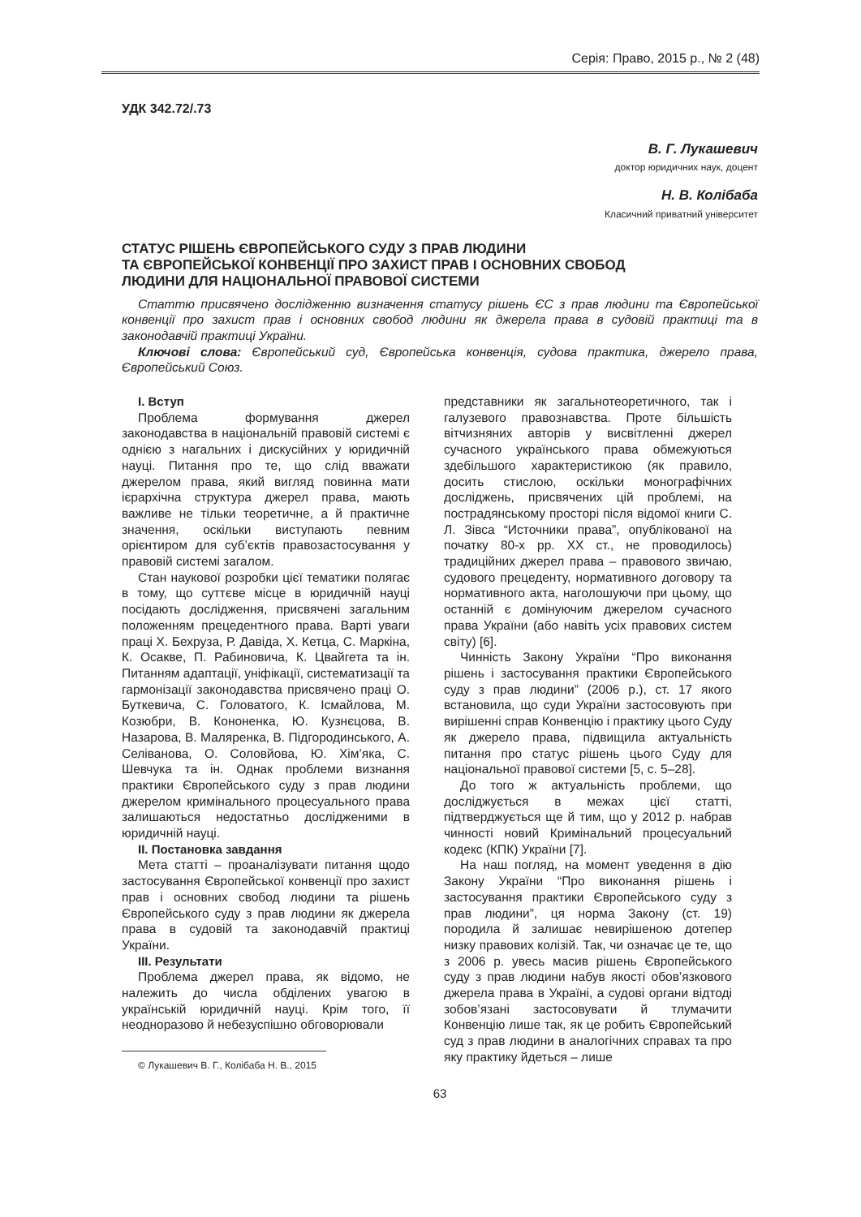Серія: Право, 2015 р., № 2 (48)
УДК 342.72/.73
В. Г. Лукашевич
доктор юридичних наук, доцент
Н. В. Колібаба
Класичний приватний університет
СТАТУС РІШЕНЬ ЄВРОПЕЙСЬКОГО СУДУ З ПРАВ ЛЮДИНИ
ТА ЄВРОПЕЙСЬКОЇ КОНВЕНЦІЇ ПРО ЗАХИСТ ПРАВ І ОСНОВНИХ СВОБОД
ЛЮДИНИ ДЛЯ НАЦІОНАЛЬНОЇ ПРАВОВОЇ СИСТЕМИ
Статтю присвячено дослідженню визначення статусу рішень ЄС з прав людини та Європейської конвенції про захист прав і основних свобод людини як джерела права в судовій практиці та в законодавчій практиці України.
Ключові слова: Європейський суд, Європейська конвенція, судова практика, джерело права, Європейський Союз.
І. Вступ
Проблема формування джерел законодавства в національній правовій системі є однією з нагальних і дискусійних у юридичній науці. Питання про те, що слід вважати джерелом права, який вигляд повинна мати ієрархічна структура джерел права, мають важливе не тільки теоретичне, а й практичне значення, оскільки виступають певним орієнтиром для суб’єктів правозастосування у правовій системі загалом.
Стан наукової розробки цієї тематики полягає в тому, що суттєве місце в юридичній науці посідають дослідження, присвячені загальним положенням прецедентного права. Варті уваги праці Х. Бехруза, Р. Давіда, Х. Кетца, С. Маркіна, К. Осакве, П. Рабиновича, К. Цвайгета та ін. Питанням адаптації, уніфікації, систематизації та гармонізації законодавства присвячено праці О. Буткевича, С. Головатого, К. Ісмайлова, М. Козюбри, В. Кононенка, Ю. Кузнєцова, В. Назарова, В. Маляренка, В. Підгородинського, А. Селіванова, О. Соловйова, Ю. Хім’яка, С. Шевчука та ін. Однак проблеми визнання практики Європейського суду з прав людини джерелом кримінального процесуального права залишаються недостатньо дослідженими в юридичній науці.
ІІ. Постановка завдання
Мета статті – проаналізувати питання щодо застосування Європейської конвенції про захист прав і основних свобод людини та рішень Європейського суду з прав людини як джерела права в судовій та законодавчій практиці України.
ІІІ. Результати
Проблема джерел права, як відомо, не належить до числа обділених увагою в українській юридичній науці. Крім того, її неодноразово й небезуспішно обговорювали
© Лукашевич В. Г., Колібаба Н. В., 2015
представники як загальнотеоретичного, так і галузевого правознавства. Проте більшість вітчизняних авторів у висвітленні джерел сучасного українського права обмежуються здебільшого характеристикою (як правило, досить стислою, оскільки монографічних досліджень, присвячених цій проблемі, на пострадянському просторі після відомої книги С. Л. Зівса “Источники права”, опублікованої на початку 80-х рр. ХХ ст., не проводилось) традиційних джерел права – правового звичаю, судового прецеденту, нормативного договору та нормативного акта, наголошуючи при цьому, що останній є домінуючим джерелом сучасного права України (або навіть усіх правових систем світу) [6].
Чинність Закону України “Про виконання рішень і застосування практики Європейського суду з прав людини” (2006 р.), ст. 17 якого встановила, що суди України застосовують при вирішенні справ Конвенцію і практику цього Суду як джерело права, підвищила актуальність питання про статус рішень цього Суду для національної правової системи [5, с. 5–28].
До того ж актуальність проблеми, що досліджується в межах цієї статті, підтверджується ще й тим, що у 2012 р. набрав чинності новий Кримінальний процесуальний кодекс (КПК) України [7].
На наш погляд, на момент уведення в дію Закону України “Про виконання рішень і застосування практики Європейського суду з прав людини”, ця норма Закону (ст. 19) породила й залишає невирішеною дотепер низку правових колізій. Так, чи означає це те, що з 2006 р. увесь масив рішень Європейського суду з прав людини набув якості обов’язкового джерела права в Україні, а судові органи відтоді зобов’язані застосовувати й тлумачити Конвенцію лише так, як це робить Європейський суд з прав людини в аналогічних справах та про яку практику йдеться – лише
63